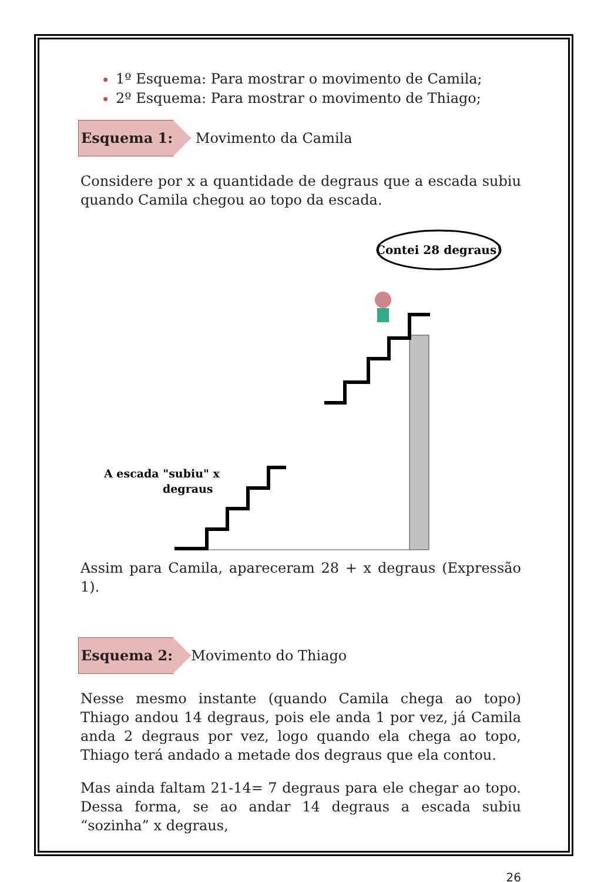1º Esquema: Para mostrar o movimento de Camila;
2º Esquema: Para mostrar o movimento de Thiago;
Esquema 1:
Movimento da Camila
Considere por x a quantidade de degraus que a escada subiu quando Camila chegou ao topo da escada.
Contei 28 degraus!
A escada "subiu" x
degraus
Assim para Camila, apareceram 28 + x degraus (Expressão 1).
Esquema 2:
Movimento do Thiago
Nesse mesmo instante (quando Camila chega ao topo) Thiago andou 14 degraus, pois ele anda 1 por vez, já Camila anda 2 degraus por vez, logo quando ela chega ao topo, Thiago terá andado a metade dos degraus que ela contou.
Mas ainda faltam 21-14= 7 degraus para ele chegar ao topo. Dessa forma, se ao andar 14 degraus a escada subiu “sozinha” x degraus,
26